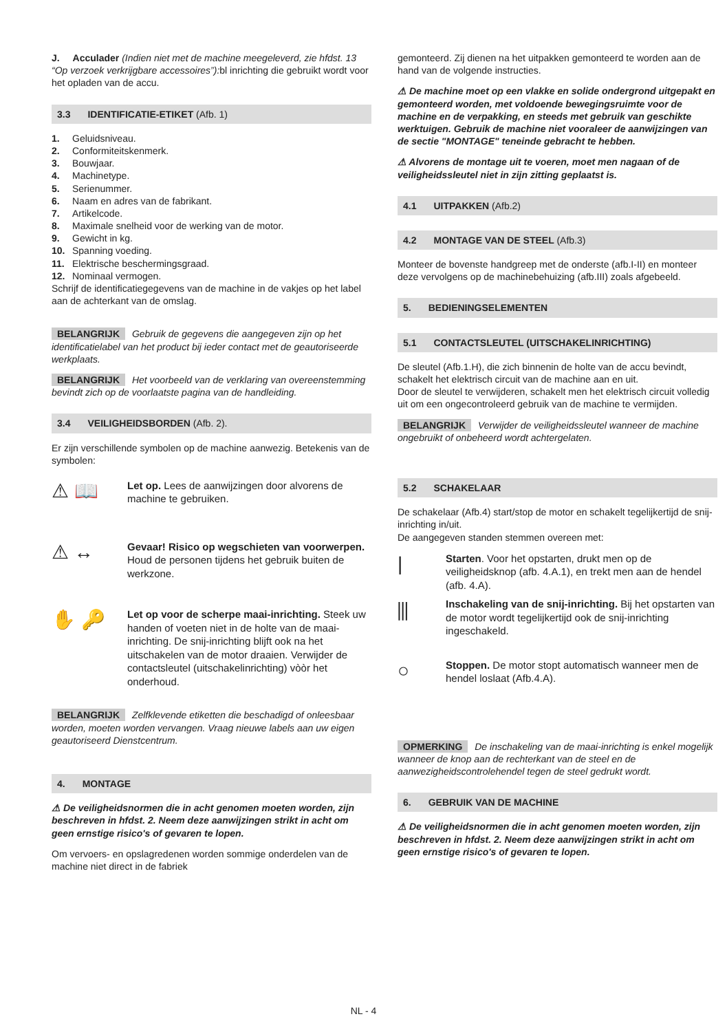J. Acculader (Indien niet met de machine meegeleverd, zie hfdst. 13 “Op verzoek verkrijgbare accessoires”): bl inrichting die gebruikt wordt voor het opladen van de accu.
3.3 IDENTIFICATIE-ETIKET (Afb. 1)
1. Geluidsniveau.
2. Conformiteitskenmerk.
3. Bouwjaar.
4. Machinetype.
5. Serienummer.
6. Naam en adres van de fabrikant.
7. Artikelcode.
8. Maximale snelheid voor de werking van de motor.
9. Gewicht in kg.
10. Spanning voeding.
11. Elektrische beschermingsgraad.
12. Nominaal vermogen.
Schrijf de identificatiegegevens van de machine in de vakjes op het label aan de achterkant van de omslag.
BELANGRIJK Gebruik de gegevens die aangegeven zijn op het identificatielabel van het product bij ieder contact met de geautoriseerde werkplaats.
BELANGRIJK Het voorbeeld van de verklaring van overeenstemming bevindt zich op de voorlaatste pagina van de handleiding.
3.4 VEILIGHEIDSBORDEN (Afb. 2).
Er zijn verschillende symbolen op de machine aanwezig. Betekenis van de symbolen:
⚠ 📖
Let op. Lees de aanwijzingen door alvorens de machine te gebruiken.
⚠ ↔
Gevaar! Risico op wegschieten van voorwerpen. Houd de personen tijdens het gebruik buiten de werkzone.
✋ 🔑
Let op voor de scherpe maai-inrichting. Steek uw handen of voeten niet in de holte van de maai-inrichting. De snij-inrichting blijft ook na het uitschakelen van de motor draaien. Verwijder de contactsleutel (uitschakelinrichting) vòòr het onderhoud.
BELANGRIJK Zelfklevende etiketten die beschadigd of onleesbaar worden, moeten worden vervangen. Vraag nieuwe labels aan uw eigen geautoriseerd Dienstcentrum.
4. MONTAGE
⚠ De veiligheidsnormen die in acht genomen moeten worden, zijn beschreven in hfdst. 2. Neem deze aanwijzingen strikt in acht om geen ernstige risico's of gevaren te lopen.
Om vervoers- en opslagredenen worden sommige onderdelen van de machine niet direct in de fabriek
gemonteerd. Zij dienen na het uitpakken gemonteerd te worden aan de hand van de volgende instructies.
⚠ De machine moet op een vlakke en solide ondergrond uitgepakt en gemonteerd worden, met voldoende bewegingsruimte voor de machine en de verpakking, en steeds met gebruik van geschikte werktuigen. Gebruik de machine niet vooraleer de aanwijzingen van de sectie "MONTAGE" teneinde gebracht te hebben.
⚠ Alvorens de montage uit te voeren, moet men nagaan of de veiligheidssleutel niet in zijn zitting geplaatst is.
4.1 UITPAKKEN (Afb.2)
4.2 MONTAGE VAN DE STEEL (Afb.3)
Monteer de bovenste handgreep met de onderste (afb.I-II) en monteer deze vervolgens op de machinebehuizing (afb.III) zoals afgebeeld.
5. BEDIENINGSELEMENTEN
5.1 CONTACTSLEUTEL (UITSCHAKELINRICHTING)
De sleutel (Afb.1.H), die zich binnenin de holte van de accu bevindt, schakelt het elektrisch circuit van de machine aan en uit.
Door de sleutel te verwijderen, schakelt men het elektrisch circuit volledig uit om een ongecontroleerd gebruik van de machine te vermijden.
BELANGRIJK Verwijder de veiligheidssleutel wanneer de machine ongebruikt of onbeheerd wordt achtergelaten.
5.2 SCHAKELAAR
De schakelaar (Afb.4) start/stop de motor en schakelt tegelijkertijd de snij-inrichting in/uit.
De aangegeven standen stemmen overeen met:
|
Starten. Voor het opstarten, drukt men op de veiligheidsknop (afb. 4.A.1), en trekt men aan de hendel (afb. 4.A).
⫼
Inschakeling van de snij-inrichting. Bij het opstarten van de motor wordt tegelijkertijd ook de snij-inrichting ingeschakeld.
○
Stoppen. De motor stopt automatisch wanneer men de hendel loslaat (Afb.4.A).
OPMERKING De inschakeling van de maai-inrichting is enkel mogelijk wanneer de knop aan de rechterkant van de steel en de aanwezigheidscontrolehendel tegen de steel gedrukt wordt.
6. GEBRUIK VAN DE MACHINE
⚠ De veiligheidsnormen die in acht genomen moeten worden, zijn beschreven in hfdst. 2. Neem deze aanwijzingen strikt in acht om geen ernstige risico's of gevaren te lopen.
NL - 4